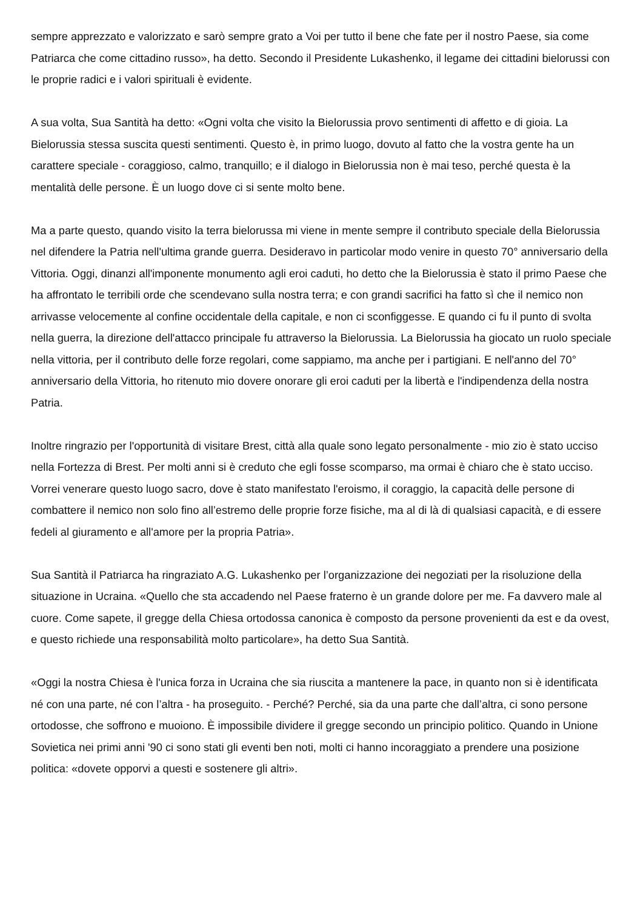sempre apprezzato e valorizzato e sarò sempre grato a Voi per tutto il bene che fate per il nostro Paese, sia come Patriarca che come cittadino russo», ha detto. Secondo il Presidente Lukashenko, il legame dei cittadini bielorussi con le proprie radici e i valori spirituali è evidente.
A sua volta, Sua Santità ha detto: «Ogni volta che visito la Bielorussia provo sentimenti di affetto e di gioia. La Bielorussia stessa suscita questi sentimenti. Questo è, in primo luogo, dovuto al fatto che la vostra gente ha un carattere speciale - coraggioso, calmo, tranquillo; e il dialogo in Bielorussia non è mai teso, perché questa è la mentalità delle persone. È un luogo dove ci si sente molto bene.
Ma a parte questo, quando visito la terra bielorussa mi viene in mente sempre il contributo speciale della Bielorussia nel difendere la Patria nell'ultima grande guerra. Desideravo in particolar modo venire in questo 70° anniversario della Vittoria. Oggi, dinanzi all'imponente monumento agli eroi caduti, ho detto che la Bielorussia è stato il primo Paese che ha affrontato le terribili orde che scendevano sulla nostra terra; e con grandi sacrifici ha fatto sì che il nemico non arrivasse velocemente al confine occidentale della capitale, e non ci sconfiggesse. E quando ci fu il punto di svolta nella guerra, la direzione dell'attacco principale fu attraverso la Bielorussia. La Bielorussia ha giocato un ruolo speciale nella vittoria, per il contributo delle forze regolari, come sappiamo, ma anche per i partigiani. E nell'anno del 70° anniversario della Vittoria, ho ritenuto mio dovere onorare gli eroi caduti per la libertà e l'indipendenza della nostra Patria.
Inoltre ringrazio per l'opportunità di visitare Brest, città alla quale sono legato personalmente - mio zio è stato ucciso nella Fortezza di Brest. Per molti anni si è creduto che egli fosse scomparso, ma ormai è chiaro che è stato ucciso. Vorrei venerare questo luogo sacro, dove è stato manifestato l'eroismo, il coraggio, la capacità delle persone di combattere il nemico non solo fino all’estremo delle proprie forze fisiche, ma al di là di qualsiasi capacità, e di essere fedeli al giuramento e all'amore per la propria Patria».
Sua Santità il Patriarca ha ringraziato A.G. Lukashenko per l’organizzazione dei negoziati per la risoluzione della situazione in Ucraina. «Quello che sta accadendo nel Paese fraterno è un grande dolore per me. Fa davvero male al cuore. Come sapete, il gregge della Chiesa ortodossa canonica è composto da persone provenienti da est e da ovest, e questo richiede una responsabilità molto particolare», ha detto Sua Santità.
«Oggi la nostra Chiesa è l'unica forza in Ucraina che sia riuscita a mantenere la pace, in quanto non si è identificata né con una parte, né con l’altra - ha proseguito. - Perché? Perché, sia da una parte che dall’altra, ci sono persone ortodosse, che soffrono e muoiono. È impossibile dividere il gregge secondo un principio politico. Quando in Unione Sovietica nei primi anni '90 ci sono stati gli eventi ben noti, molti ci hanno incoraggiato a prendere una posizione politica: «dovete opporvi a questi e sostenere gli altri».